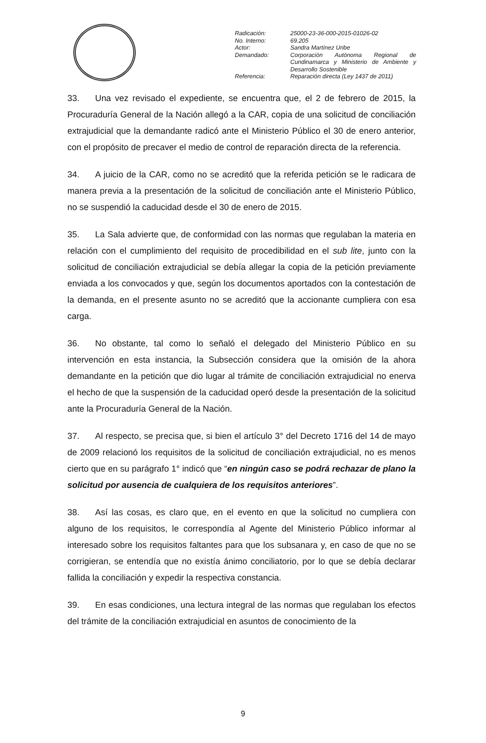| Radicación: | 25000-23-36-000-2015-01026-02 |
| No. Interno: | 69.205 |
| Actor: | Sandra Martínez Uribe |
| Demandado: | Corporación Autónoma Regional de Cundinamarca y Ministerio de Ambiente y Desarrollo Sostenible |
| Referencia: | Reparación directa (Ley 1437 de 2011) |
33. Una vez revisado el expediente, se encuentra que, el 2 de febrero de 2015, la Procuraduría General de la Nación allegó a la CAR, copia de una solicitud de conciliación extrajudicial que la demandante radicó ante el Ministerio Público el 30 de enero anterior, con el propósito de precaver el medio de control de reparación directa de la referencia.
34. A juicio de la CAR, como no se acreditó que la referida petición se le radicara de manera previa a la presentación de la solicitud de conciliación ante el Ministerio Público, no se suspendió la caducidad desde el 30 de enero de 2015.
35. La Sala advierte que, de conformidad con las normas que regulaban la materia en relación con el cumplimiento del requisito de procedibilidad en el sub lite, junto con la solicitud de conciliación extrajudicial se debía allegar la copia de la petición previamente enviada a los convocados y que, según los documentos aportados con la contestación de la demanda, en el presente asunto no se acreditó que la accionante cumpliera con esa carga.
36. No obstante, tal como lo señaló el delegado del Ministerio Público en su intervención en esta instancia, la Subsección considera que la omisión de la ahora demandante en la petición que dio lugar al trámite de conciliación extrajudicial no enerva el hecho de que la suspensión de la caducidad operó desde la presentación de la solicitud ante la Procuraduría General de la Nación.
37. Al respecto, se precisa que, si bien el artículo 3° del Decreto 1716 del 14 de mayo de 2009 relacionó los requisitos de la solicitud de conciliación extrajudicial, no es menos cierto que en su parágrafo 1° indicó que “en ningún caso se podrá rechazar de plano la solicitud por ausencia de cualquiera de los requisitos anteriores”.
38. Así las cosas, es claro que, en el evento en que la solicitud no cumpliera con alguno de los requisitos, le correspondía al Agente del Ministerio Público informar al interesado sobre los requisitos faltantes para que los subsanara y, en caso de que no se corrigieran, se entendía que no existía ánimo conciliatorio, por lo que se debía declarar fallida la conciliación y expedir la respectiva constancia.
39. En esas condiciones, una lectura integral de las normas que regulaban los efectos del trámite de la conciliación extrajudicial en asuntos de conocimiento de la
9